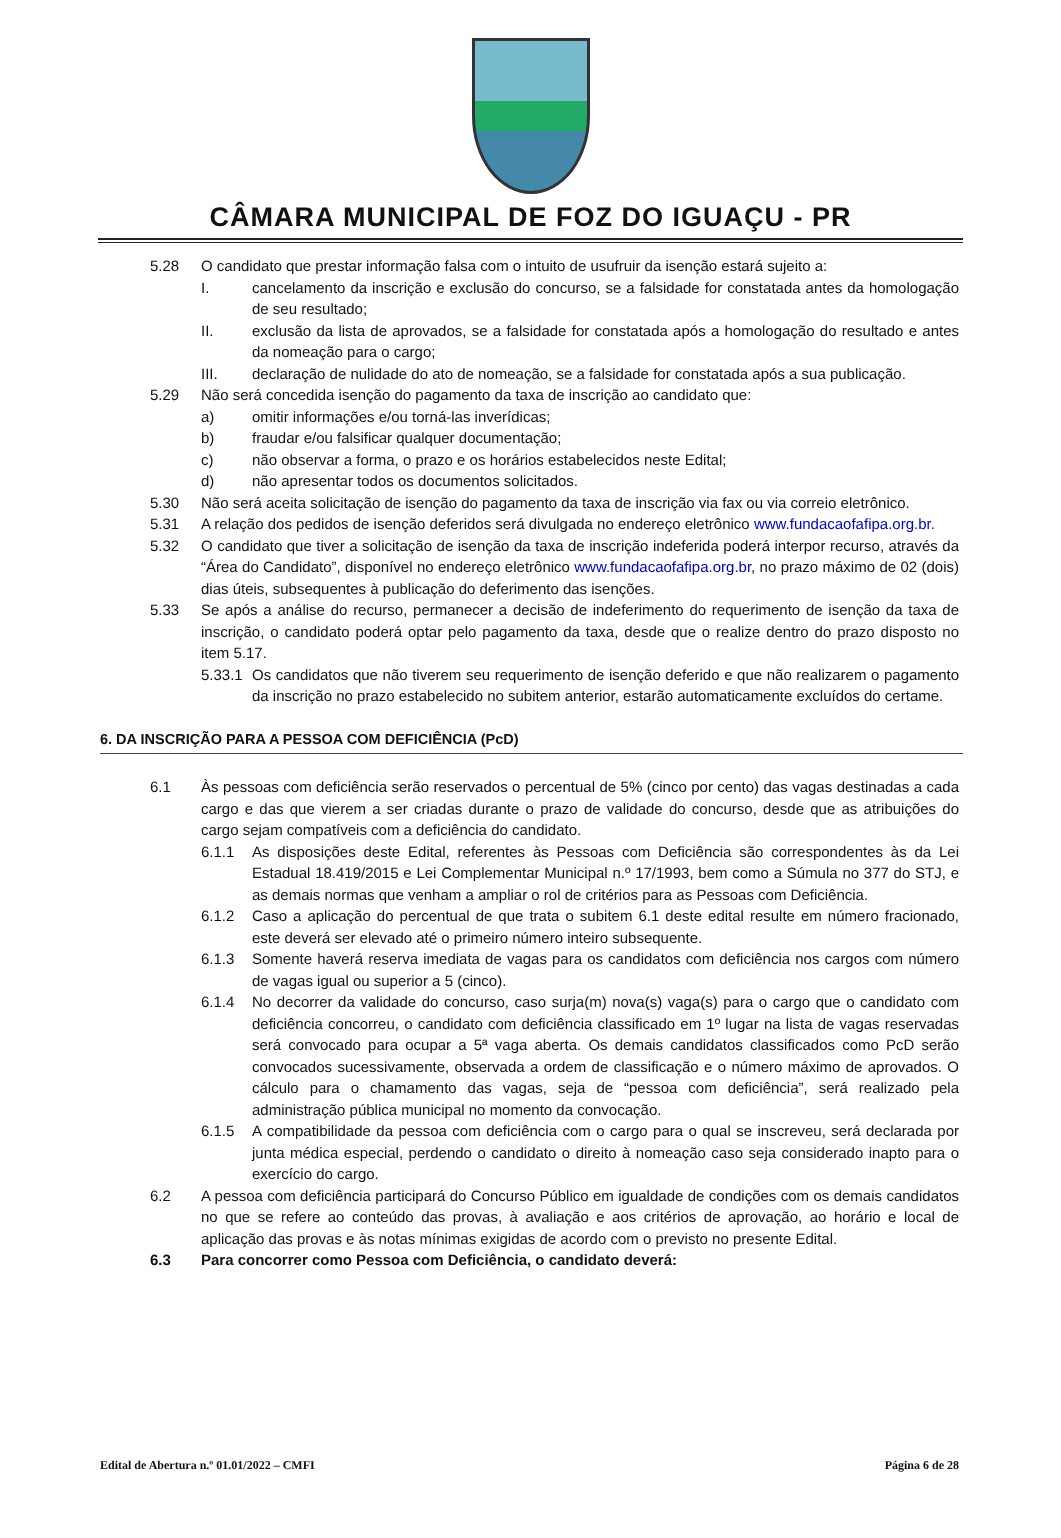CÂMARA MUNICIPAL DE FOZ DO IGUAÇU - PR
5.28 O candidato que prestar informação falsa com o intuito de usufruir da isenção estará sujeito a:
I. cancelamento da inscrição e exclusão do concurso, se a falsidade for constatada antes da homologação de seu resultado;
II. exclusão da lista de aprovados, se a falsidade for constatada após a homologação do resultado e antes da nomeação para o cargo;
III. declaração de nulidade do ato de nomeação, se a falsidade for constatada após a sua publicação.
5.29 Não será concedida isenção do pagamento da taxa de inscrição ao candidato que:
a) omitir informações e/ou torná-las inverídicas;
b) fraudar e/ou falsificar qualquer documentação;
c) não observar a forma, o prazo e os horários estabelecidos neste Edital;
d) não apresentar todos os documentos solicitados.
5.30 Não será aceita solicitação de isenção do pagamento da taxa de inscrição via fax ou via correio eletrônico.
5.31 A relação dos pedidos de isenção deferidos será divulgada no endereço eletrônico www.fundacaofafipa.org.br.
5.32 O candidato que tiver a solicitação de isenção da taxa de inscrição indeferida poderá interpor recurso, através da “Área do Candidato”, disponível no endereço eletrônico www.fundacaofafipa.org.br, no prazo máximo de 02 (dois) dias úteis, subsequentes à publicação do deferimento das isenções.
5.33 Se após a análise do recurso, permanecer a decisão de indeferimento do requerimento de isenção da taxa de inscrição, o candidato poderá optar pelo pagamento da taxa, desde que o realize dentro do prazo disposto no item 5.17.
5.33.1 Os candidatos que não tiverem seu requerimento de isenção deferido e que não realizarem o pagamento da inscrição no prazo estabelecido no subitem anterior, estarão automaticamente excluídos do certame.
6. DA INSCRIÇÃO PARA A PESSOA COM DEFICIÊNCIA (PcD)
6.1 Às pessoas com deficiência serão reservados o percentual de 5% (cinco por cento) das vagas destinadas a cada cargo e das que vierem a ser criadas durante o prazo de validade do concurso, desde que as atribuições do cargo sejam compatíveis com a deficiência do candidato.
6.1.1 As disposições deste Edital, referentes às Pessoas com Deficiência são correspondentes às da Lei Estadual 18.419/2015 e Lei Complementar Municipal n.º 17/1993, bem como a Súmula no 377 do STJ, e as demais normas que venham a ampliar o rol de critérios para as Pessoas com Deficiência.
6.1.2 Caso a aplicação do percentual de que trata o subitem 6.1 deste edital resulte em número fracionado, este deverá ser elevado até o primeiro número inteiro subsequente.
6.1.3 Somente haverá reserva imediata de vagas para os candidatos com deficiência nos cargos com número de vagas igual ou superior a 5 (cinco).
6.1.4 No decorrer da validade do concurso, caso surja(m) nova(s) vaga(s) para o cargo que o candidato com deficiência concorreu, o candidato com deficiência classificado em 1º lugar na lista de vagas reservadas será convocado para ocupar a 5ª vaga aberta. Os demais candidatos classificados como PcD serão convocados sucessivamente, observada a ordem de classificação e o número máximo de aprovados. O cálculo para o chamamento das vagas, seja de “pessoa com deficiência”, será realizado pela administração pública municipal no momento da convocação.
6.1.5 A compatibilidade da pessoa com deficiência com o cargo para o qual se inscreveu, será declarada por junta médica especial, perdendo o candidato o direito à nomeação caso seja considerado inapto para o exercício do cargo.
6.2 A pessoa com deficiência participará do Concurso Público em igualdade de condições com os demais candidatos no que se refere ao conteúdo das provas, à avaliação e aos critérios de aprovação, ao horário e local de aplicação das provas e às notas mínimas exigidas de acordo com o previsto no presente Edital.
6.3 Para concorrer como Pessoa com Deficiência, o candidato deverá:
Edital de Abertura n.º 01.01/2022 – CMFI Página 6 de 28